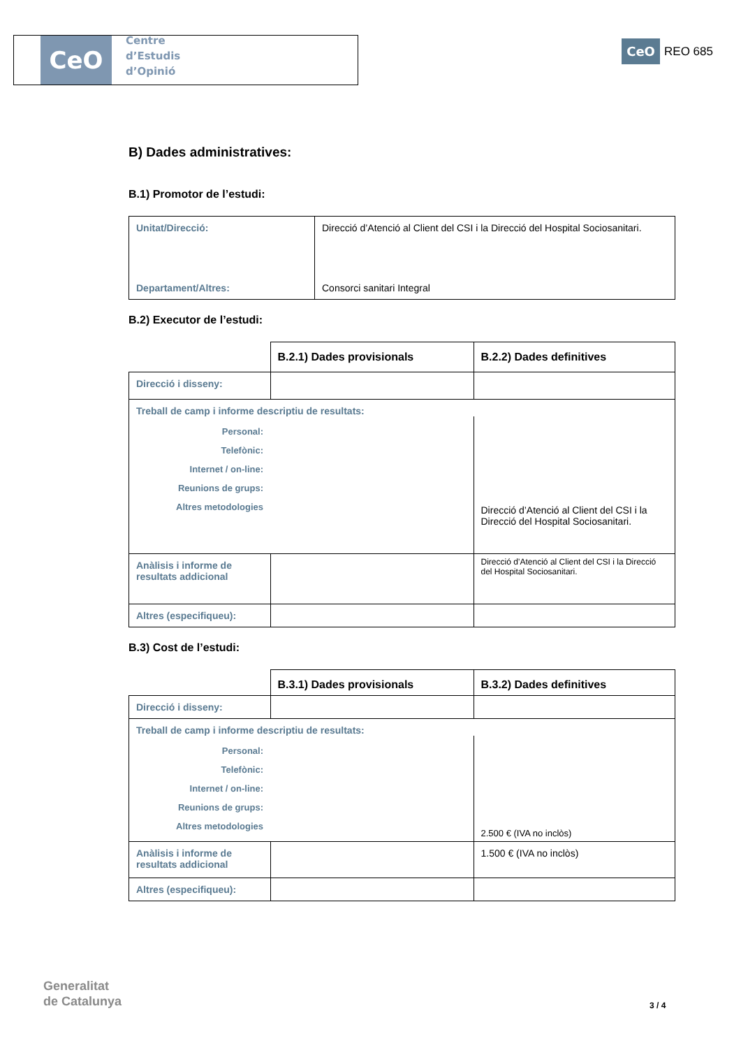CeO
Centre
d’Estudis
d’Opinió
CeO
REO 685
B) Dades administratives:
B.1) Promotor de l’estudi:
| Unitat/Direcció: | Direcció d’Atenció al Client del CSI i la Direcció del Hospital Sociosanitari. |
| Departament/Altres: | Consorci sanitari Integral |
B.2) Executor de l’estudi:
| | B.2.1) Dades provisionals | B.2.2) Dades definitives |
| Direcció i disseny: | | |
| Treball de camp i informe descriptiu de resultats: | | |
| Personal: Telefònic: Internet / on-line: Reunions de grups: Altres metodologies | | Direcció d’Atenció al Client del CSI i la Direcció del Hospital Sociosanitari. |
| Anàlisis i informe de resultats addicional | | Direcció d’Atenció al Client del CSI i la Direcció del Hospital Sociosanitari. |
| Altres (especifiqueu): | | |
B.3) Cost de l’estudi:
| | B.3.1) Dades provisionals | B.3.2) Dades definitives |
| Direcció i disseny: | | |
| Treball de camp i informe descriptiu de resultats: | | |
| Personal: Telefònic: Internet / on-line: Reunions de grups: Altres metodologies | | 2.500 € (IVA no inclòs) |
| Anàlisis i informe de resultats addicional | | 1.500 € (IVA no inclòs) |
| Altres (especifiqueu): | | |
Generalitat
de Catalunya
3 / 4